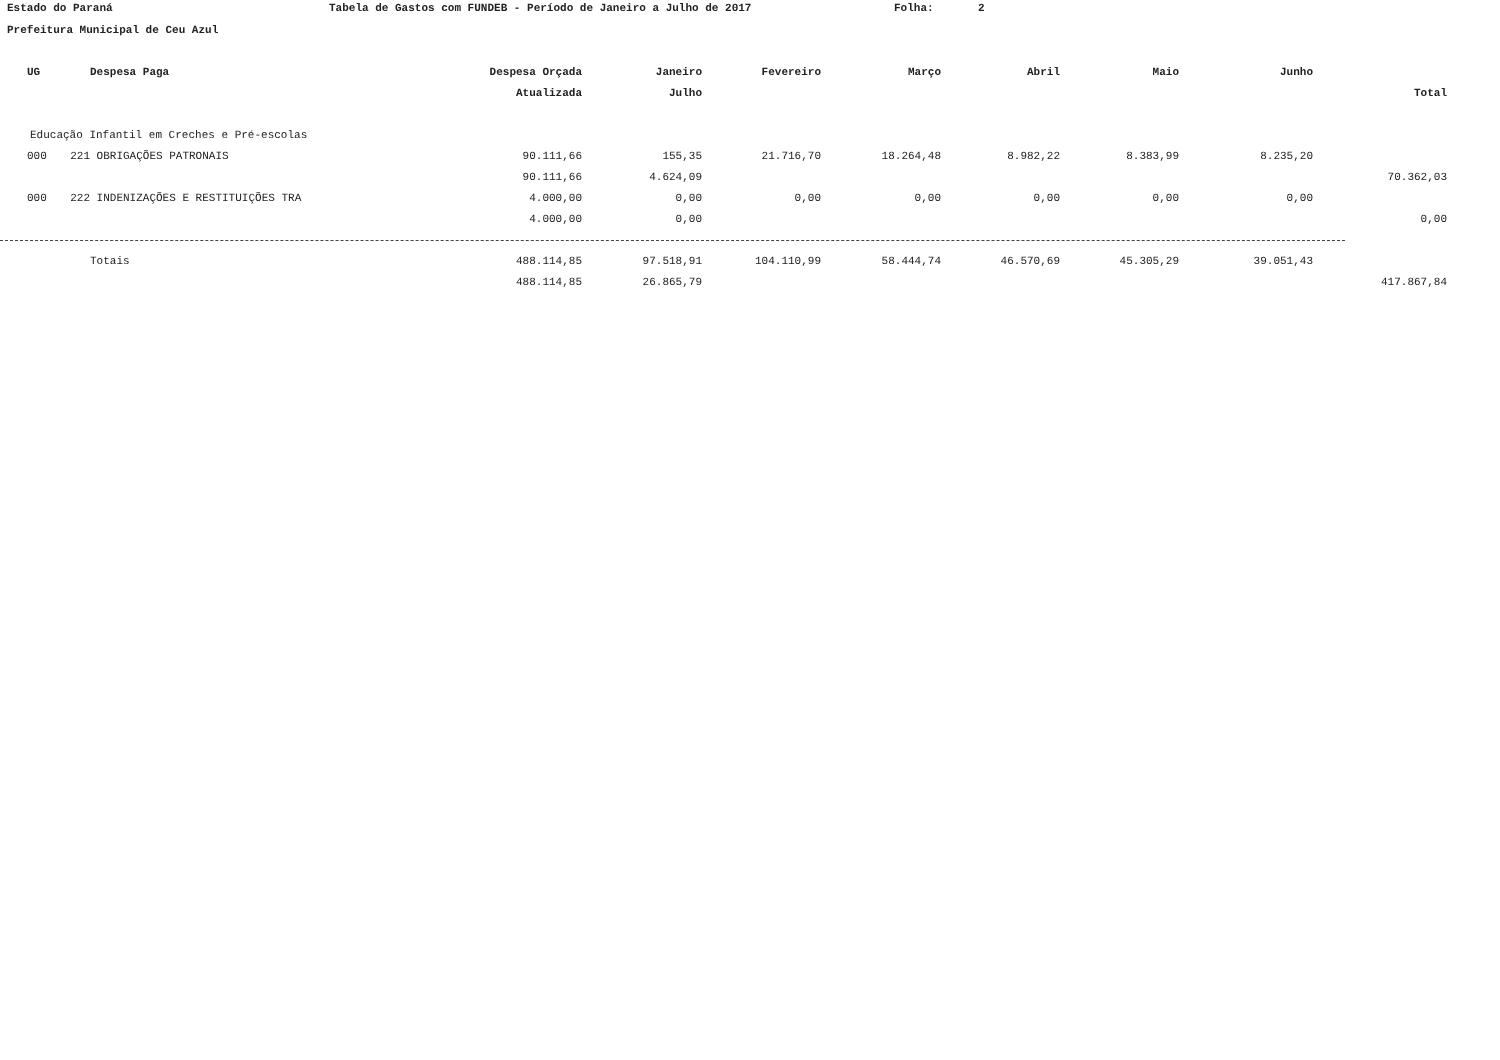Estado do Paraná Tabela de Gastos com FUNDEB - Período de Janeiro a Julho de 2017 Folha: 2
Prefeitura Municipal de Ceu Azul
| UG | | Despesa Paga | Despesa Orçada | Janeiro | Fevereiro | Março | Abril | Maio | Junho | |
| --- | --- | --- | --- | --- | --- | --- | --- | --- | --- | --- |
| | | | Atualizada | Julho | | | | | | Total |
| Educação Infantil em Creches e Pré-escolas | | | | | | | | | | |
| 000 | 221 | OBRIGAÇÕES PATRONAIS | 90.111,66 | 155,35 | 21.716,70 | 18.264,48 | 8.982,22 | 8.383,99 | 8.235,20 | |
| | | | 90.111,66 | 4.624,09 | | | | | | 70.362,03 |
| 000 | 222 | INDENIZAÇÕES E RESTITUIÇÕES TRA | 4.000,00 | 0,00 | 0,00 | 0,00 | 0,00 | 0,00 | 0,00 | |
| | | | 4.000,00 | 0,00 | | | | | | 0,00 |
| | | Totais | 488.114,85 | 97.518,91 | 104.110,99 | 58.444,74 | 46.570,69 | 45.305,29 | 39.051,43 | |
| | | | 488.114,85 | 26.865,79 | | | | | | 417.867,84 |